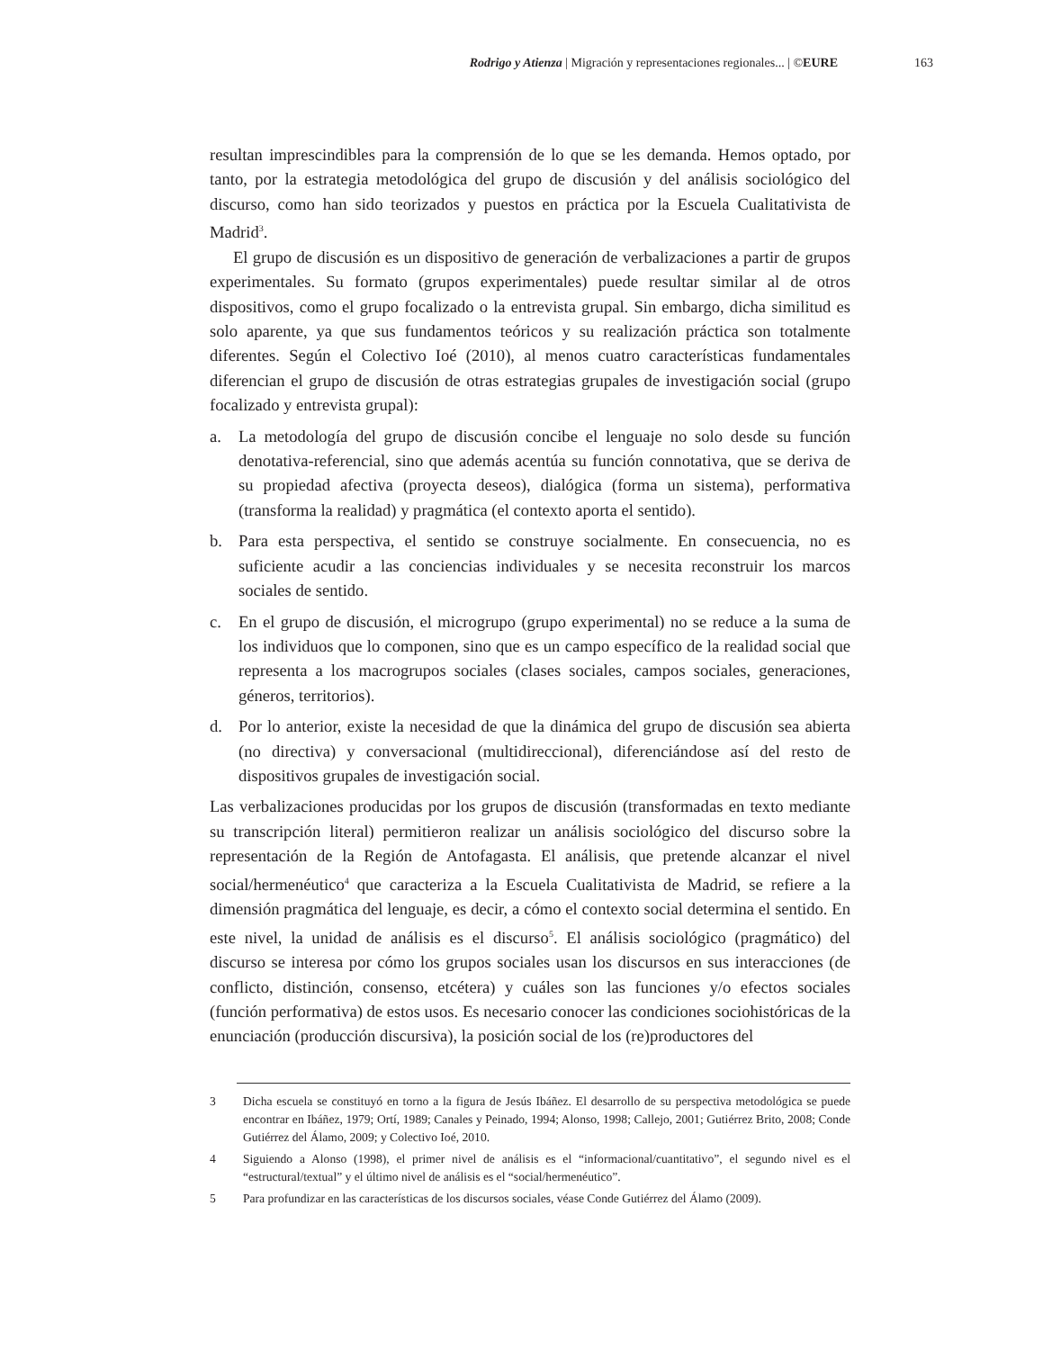Rodrigo y Atienza | Migración y representaciones regionales... | ©EURE 163
resultan imprescindibles para la comprensión de lo que se les demanda. Hemos optado, por tanto, por la estrategia metodológica del grupo de discusión y del análisis sociológico del discurso, como han sido teorizados y puestos en práctica por la Escuela Cualitativista de Madrid<sup>3</sup>.
El grupo de discusión es un dispositivo de generación de verbalizaciones a partir de grupos experimentales. Su formato (grupos experimentales) puede resultar similar al de otros dispositivos, como el grupo focalizado o la entrevista grupal. Sin embargo, dicha similitud es solo aparente, ya que sus fundamentos teóricos y su realización práctica son totalmente diferentes. Según el Colectivo Ioé (2010), al menos cuatro características fundamentales diferencian el grupo de discusión de otras estrategias grupales de investigación social (grupo focalizado y entrevista grupal):
a. La metodología del grupo de discusión concibe el lenguaje no solo desde su función denotativa-referencial, sino que además acentúa su función connotativa, que se deriva de su propiedad afectiva (proyecta deseos), dialógica (forma un sistema), performativa (transforma la realidad) y pragmática (el contexto aporta el sentido).
b. Para esta perspectiva, el sentido se construye socialmente. En consecuencia, no es suficiente acudir a las conciencias individuales y se necesita reconstruir los marcos sociales de sentido.
c. En el grupo de discusión, el microgrupo (grupo experimental) no se reduce a la suma de los individuos que lo componen, sino que es un campo específico de la realidad social que representa a los macrogrupos sociales (clases sociales, campos sociales, generaciones, géneros, territorios).
d. Por lo anterior, existe la necesidad de que la dinámica del grupo de discusión sea abierta (no directiva) y conversacional (multidireccional), diferenciándose así del resto de dispositivos grupales de investigación social.
Las verbalizaciones producidas por los grupos de discusión (transformadas en texto mediante su transcripción literal) permitieron realizar un análisis sociológico del discurso sobre la representación de la Región de Antofagasta. El análisis, que pretende alcanzar el nivel social/hermenéutico<sup>4</sup> que caracteriza a la Escuela Cualitativista de Madrid, se refiere a la dimensión pragmática del lenguaje, es decir, a cómo el contexto social determina el sentido. En este nivel, la unidad de análisis es el discurso<sup>5</sup>. El análisis sociológico (pragmático) del discurso se interesa por cómo los grupos sociales usan los discursos en sus interacciones (de conflicto, distinción, consenso, etcétera) y cuáles son las funciones y/o efectos sociales (función performativa) de estos usos. Es necesario conocer las condiciones sociohistóricas de la enunciación (producción discursiva), la posición social de los (re)productores del
3 Dicha escuela se constituyó en torno a la figura de Jesús Ibáñez. El desarrollo de su perspectiva metodológica se puede encontrar en Ibáñez, 1979; Ortí, 1989; Canales y Peinado, 1994; Alonso, 1998; Callejo, 2001; Gutiérrez Brito, 2008; Conde Gutiérrez del Álamo, 2009; y Colectivo Ioé, 2010.
4 Siguiendo a Alonso (1998), el primer nivel de análisis es el “informacional/cuantitativo”, el segundo nivel es el “estructural/textual” y el último nivel de análisis es el “social/hermenéutico”.
5 Para profundizar en las características de los discursos sociales, véase Conde Gutiérrez del Álamo (2009).